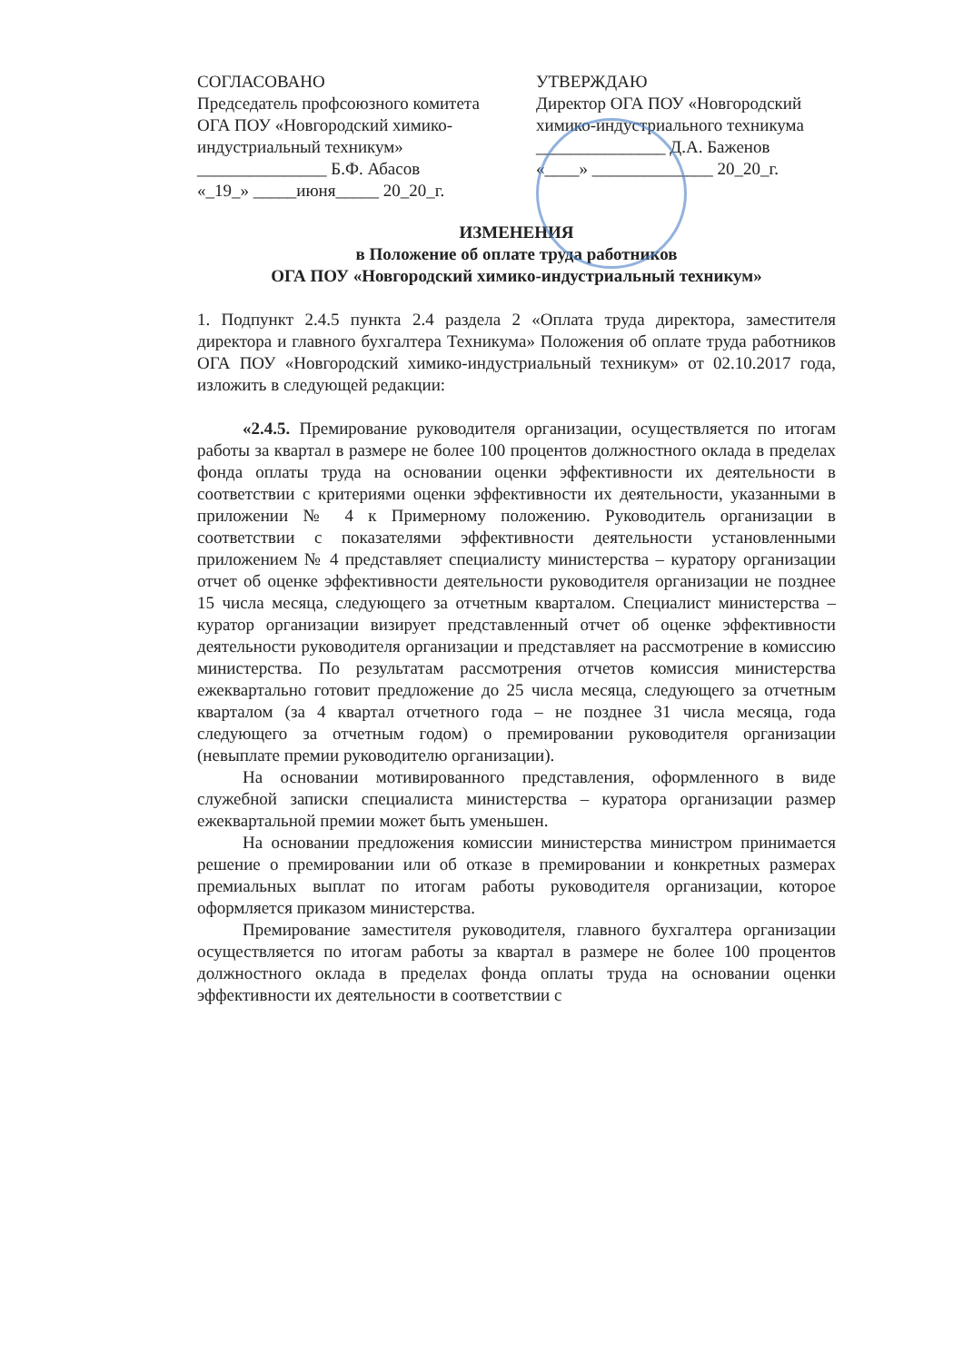СОГЛАСОВАНО
Председатель профсоюзного комитета ОГА ПОУ «Новгородский химико-индустриальный техникум»
_______________ Б.Ф. Абасов
«_19_» _____июня_____ 20_20_г.
УТВЕРЖДАЮ
Директор ОГА ПОУ «Новгородский химико-индустриального техникума
_______________ Д.А. Баженов
«____» ______________ 20_20_г.
ИЗМЕНЕНИЯ
в Положение об оплате труда работников
ОГА ПОУ «Новгородский химико-индустриальный техникум»
1. Подпункт 2.4.5 пункта 2.4 раздела 2 «Оплата труда директора, заместителя директора и главного бухгалтера Техникума» Положения об оплате труда работников ОГА ПОУ «Новгородский химико-индустриальный техникум» от 02.10.2017 года, изложить в следующей редакции:
«2.4.5. Премирование руководителя организации, осуществляется по итогам работы за квартал в размере не более 100 процентов должностного оклада в пределах фонда оплаты труда на основании оценки эффективности их деятельности в соответствии с критериями оценки эффективности их деятельности, указанными в приложении № 4 к Примерному положению. Руководитель организации в соответствии с показателями эффективности деятельности установленными приложением № 4 представляет специалисту министерства – куратору организации отчет об оценке эффективности деятельности руководителя организации не позднее 15 числа месяца, следующего за отчетным кварталом. Специалист министерства – куратор организации визирует представленный отчет об оценке эффективности деятельности руководителя организации и представляет на рассмотрение в комиссию министерства. По результатам рассмотрения отчетов комиссия министерства ежеквартально готовит предложение до 25 числа месяца, следующего за отчетным кварталом (за 4 квартал отчетного года – не позднее 31 числа месяца, года следующего за отчетным годом) о премировании руководителя организации (невыплате премии руководителю организации).
На основании мотивированного представления, оформленного в виде служебной записки специалиста министерства – куратора организации размер ежеквартальной премии может быть уменьшен.
На основании предложения комиссии министерства министром принимается решение о премировании или об отказе в премировании и конкретных размерах премиальных выплат по итогам работы руководителя организации, которое оформляется приказом министерства.
Премирование заместителя руководителя, главного бухгалтера организации осуществляется по итогам работы за квартал в размере не более 100 процентов должностного оклада в пределах фонда оплаты труда на основании оценки эффективности их деятельности в соответствии с